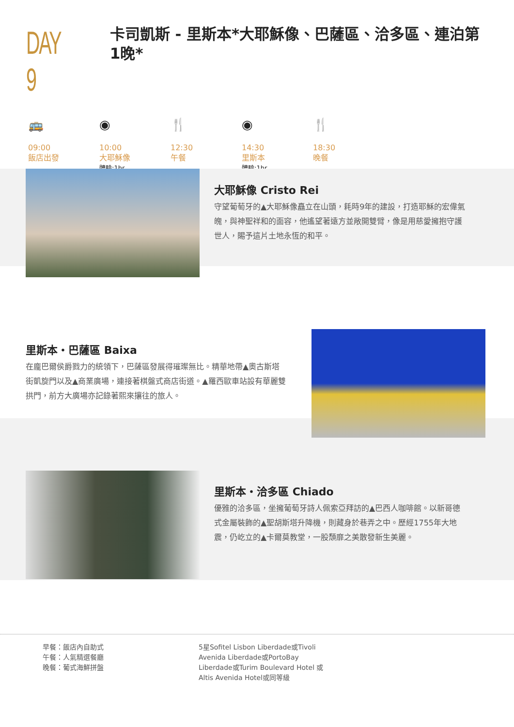DAY 9
卡司凱斯 - 里斯本*大耶穌像、巴薩區、洽多區、連泊第1晚*
🚌
09:00
飯店出發
◉
10:00
大耶穌像
體驗:1hr
🍴
12:30
午餐
◉
14:30
里斯本
體驗:1hr
🍴
18:30
晚餐
大耶穌像 Cristo Rei
守望葡萄牙的▲大耶穌像矗立在山頭，耗時9年的建設，打造耶穌的宏偉氣魄，與神聖祥和的面容，他遙望著遠方並敞開雙臂，像是用慈愛擁抱守護世人，賜予這片土地永恆的和平。
里斯本・巴薩區 Baixa
在龐巴爾侯爵戮力的統領下，巴薩區發展得璀璨無比。精華地帶▲奧古斯塔街凱旋門以及▲商業廣場，連接著棋盤式商店街道。▲羅西歐車站設有華麗雙拱門，前方大廣場亦記錄著熙來攘往的旅人。
里斯本・洽多區 Chiado
優雅的洽多區，坐擁葡萄牙詩人佩索亞拜訪的▲巴西人咖啡館。以新哥德式金屬裝飾的▲聖胡斯塔升降機，則藏身於巷弄之中。歷經1755年大地震，仍屹立的▲卡爾莫教堂，一股頹靡之美散發新生美麗。
早餐：飯店內自助式
午餐：人氣精選餐廳
晚餐：葡式海鮮拼盤
5星Sofitel Lisbon Liberdade或Tivoli Avenida Liberdade或PortoBay Liberdade或Turim Boulevard Hotel 或Altis Avenida Hotel或同等級